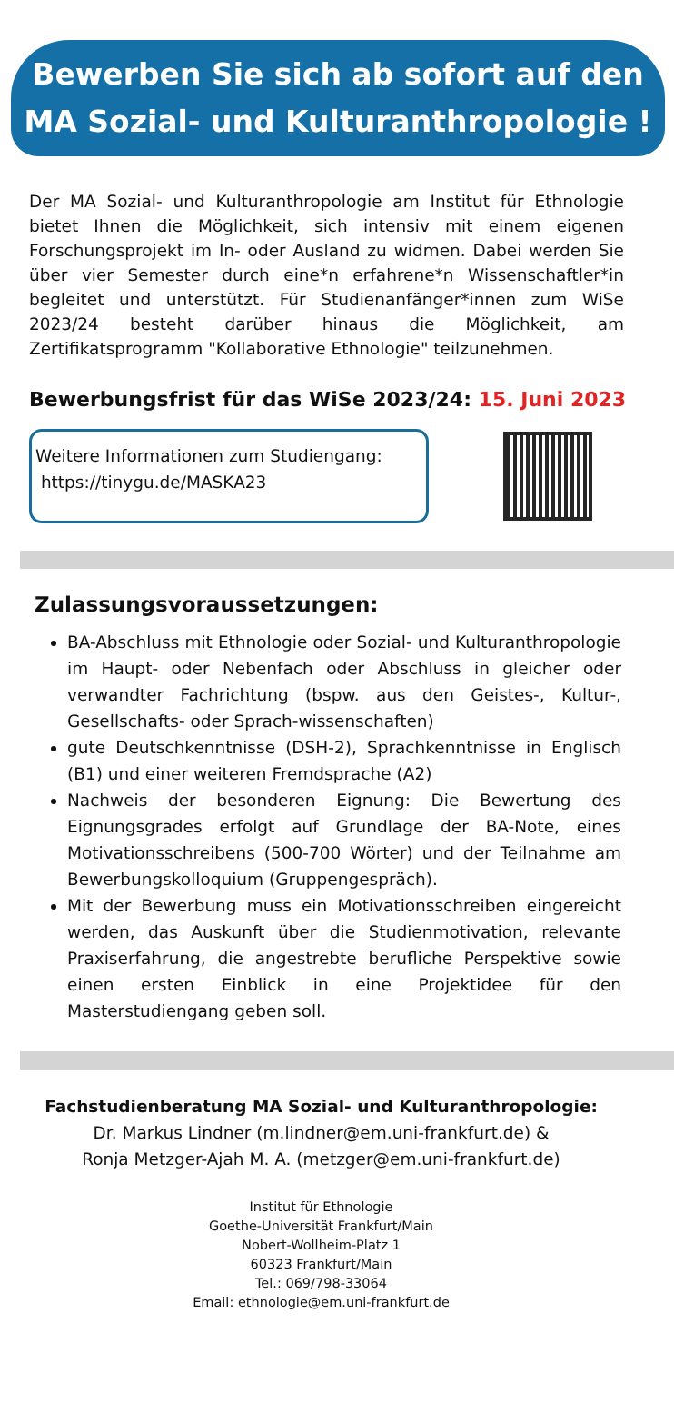Bewerben Sie sich ab sofort auf den
MA Sozial- und Kulturanthropologie !
Der MA Sozial- und Kulturanthropologie am Institut für Ethnologie bietet Ihnen die Möglichkeit, sich intensiv mit einem eigenen Forschungsprojekt im In- oder Ausland zu widmen. Dabei werden Sie über vier Semester durch eine*n erfahrene*n Wissenschaftler*in begleitet und unterstützt. Für Studienanfänger*innen zum WiSe 2023/24 besteht darüber hinaus die Möglichkeit, am Zertifikatsprogramm "Kollaborative Ethnologie" teilzunehmen.
Bewerbungsfrist für das WiSe 2023/24: 15. Juni 2023
Weitere Informationen zum Studiengang:
https://tinygu.de/MASKA23
Zulassungsvoraussetzungen:
BA-Abschluss mit Ethnologie oder Sozial- und Kulturanthropologie im Haupt- oder Nebenfach oder Abschluss in gleicher oder verwandter Fachrichtung (bspw. aus den Geistes-, Kultur-, Gesellschafts- oder Sprach-wissenschaften)
gute Deutschkenntnisse (DSH-2), Sprachkenntnisse in Englisch (B1) und einer weiteren Fremdsprache (A2)
Nachweis der besonderen Eignung: Die Bewertung des Eignungsgrades erfolgt auf Grundlage der BA-Note, eines Motivationsschreibens (500-700 Wörter) und der Teilnahme am Bewerbungskolloquium (Gruppengespräch).
Mit der Bewerbung muss ein Motivationsschreiben eingereicht werden, das Auskunft über die Studienmotivation, relevante Praxiserfahrung, die angestrebte berufliche Perspektive sowie einen ersten Einblick in eine Projektidee für den Masterstudiengang geben soll.
Fachstudienberatung MA Sozial- und Kulturanthropologie:
Dr. Markus Lindner (m.lindner@em.uni-frankfurt.de) &
Ronja Metzger-Ajah M. A. (metzger@em.uni-frankfurt.de)
Institut für Ethnologie
Goethe-Universität Frankfurt/Main
Nobert-Wollheim-Platz 1
60323 Frankfurt/Main
Tel.: 069/798-33064
Email: ethnologie@em.uni-frankfurt.de